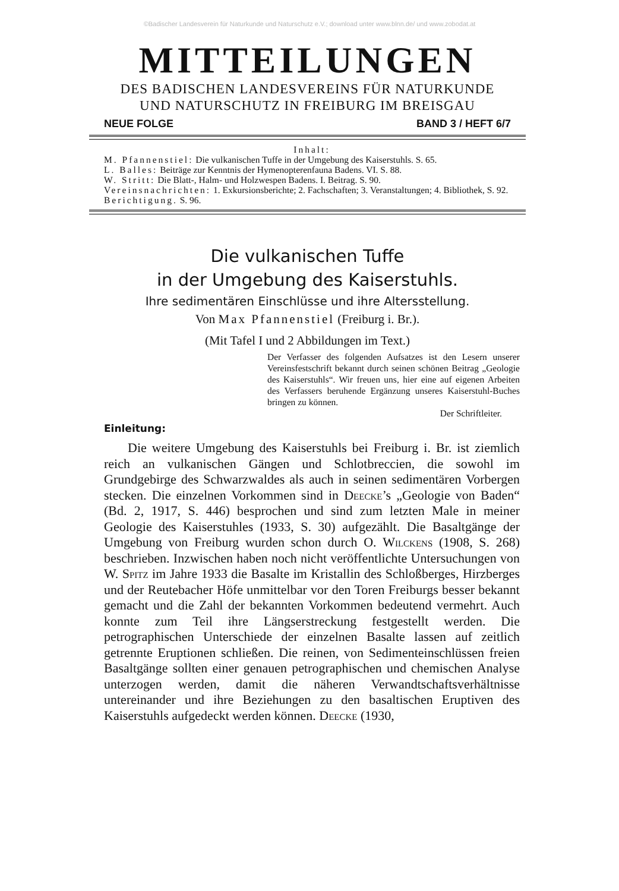©Badischer Landesverein für Naturkunde und Naturschutz e.V.; download unter www.blnn.de/ und www.zobodat.at
MITTEILUNGEN
DES BADISCHEN LANDESVEREINS FÜR NATURKUNDE
UND NATURSCHUTZ IN FREIBURG IM BREISGAU
NEUE FOLGE BAND 3 / HEFT 6/7
Inhalt:
M. Pfannenstiel: Die vulkanischen Tuffe in der Umgebung des Kaiserstuhls. S. 65.
L. Balles: Beiträge zur Kenntnis der Hymenopterenfauna Badens. VI. S. 88.
W. Stritt: Die Blatt-, Halm- und Holzwespen Badens. I. Beitrag. S. 90.
Vereinsnachrichten: 1. Exkursionsberichte; 2. Fachschaften; 3. Veranstaltungen; 4. Bibliothek, S. 92.
Berichtigung. S. 96.
Die vulkanischen Tuffe
in der Umgebung des Kaiserstuhls.
Ihre sedimentären Einschlüsse und ihre Altersstellung.
Von Max Pfannenstiel (Freiburg i. Br.).
(Mit Tafel I und 2 Abbildungen im Text.)
Der Verfasser des folgenden Aufsatzes ist den Lesern unserer Vereinsfestschrift bekannt durch seinen schönen Beitrag „Geologie des Kaiserstuhls“. Wir freuen uns, hier eine auf eigenen Arbeiten des Verfassers beruhende Ergänzung unseres Kaiserstuhl-Buches bringen zu können.
Der Schriftleiter.
Einleitung:
Die weitere Umgebung des Kaiserstuhls bei Freiburg i. Br. ist ziemlich reich an vulkanischen Gängen und Schlotbreccien, die sowohl im Grundgebirge des Schwarzwaldes als auch in seinen sedimentären Vorbergen stecken. Die einzelnen Vorkommen sind in Deecke’s „Geologie von Baden“ (Bd. 2, 1917, S. 446) besprochen und sind zum letzten Male in meiner Geologie des Kaiserstuhles (1933, S. 30) aufgezählt. Die Basaltgänge der Umgebung von Freiburg wurden schon durch O. Wilckens (1908, S. 268) beschrieben. Inzwischen haben noch nicht veröffentlichte Untersuchungen von W. Spitz im Jahre 1933 die Basalte im Kristallin des Schloßberges, Hirzberges und der Reutebacher Höfe unmittelbar vor den Toren Freiburgs besser bekannt gemacht und die Zahl der bekannten Vorkommen bedeutend vermehrt. Auch konnte zum Teil ihre Längserstreckung festgestellt werden. Die petrographischen Unterschiede der einzelnen Basalte lassen auf zeitlich getrennte Eruptionen schließen. Die reinen, von Sedimenteinschlüssen freien Basaltgänge sollten einer genauen petrographischen und chemischen Analyse unterzogen werden, damit die näheren Verwandtschaftsverhältnisse untereinander und ihre Beziehungen zu den basaltischen Eruptiven des Kaiserstuhls aufgedeckt werden können. Deecke (1930,